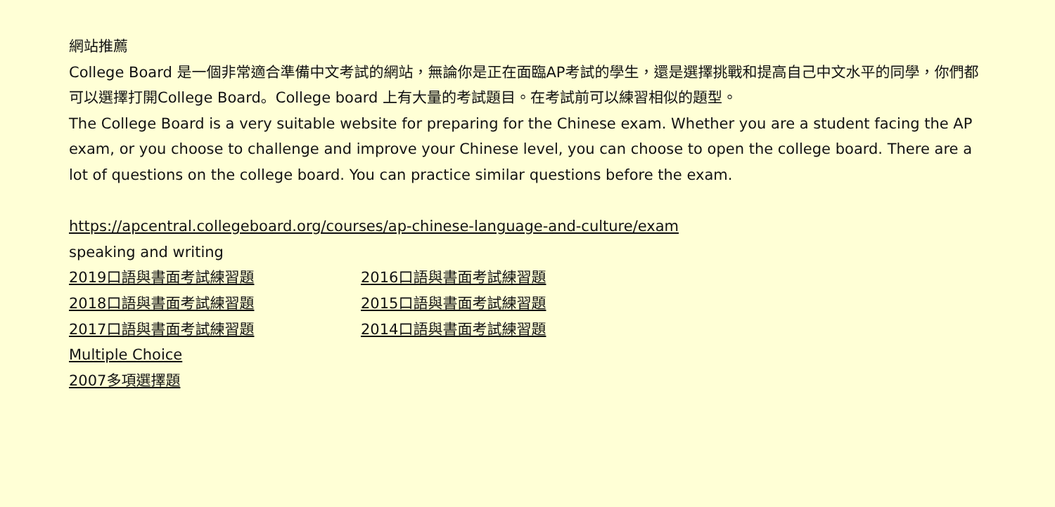網站推薦
College Board 是一個非常適合準備中文考試的網站，無論你是正在面臨AP考試的學生，還是選擇挑戰和提高自己中文水平的同學，你們都可以選擇打開College Board。College board 上有大量的考試題目。在考試前可以練習相似的題型。
The College Board is a very suitable website for preparing for the Chinese exam. Whether you are a student facing the AP exam, or you choose to challenge and improve your Chinese level, you can choose to open the college board. There are a lot of questions on the college board. You can practice similar questions before the exam.
https://apcentral.collegeboard.org/courses/ap-chinese-language-and-culture/exam
speaking and writing
2019口語與書面考試練習題 2016口語與書面考試練習題
2018口語與書面考試練習題 2015口語與書面考試練習題
2017口語與書面考試練習題 2014口語與書面考試練習題
Multiple Choice
2007多項選擇題